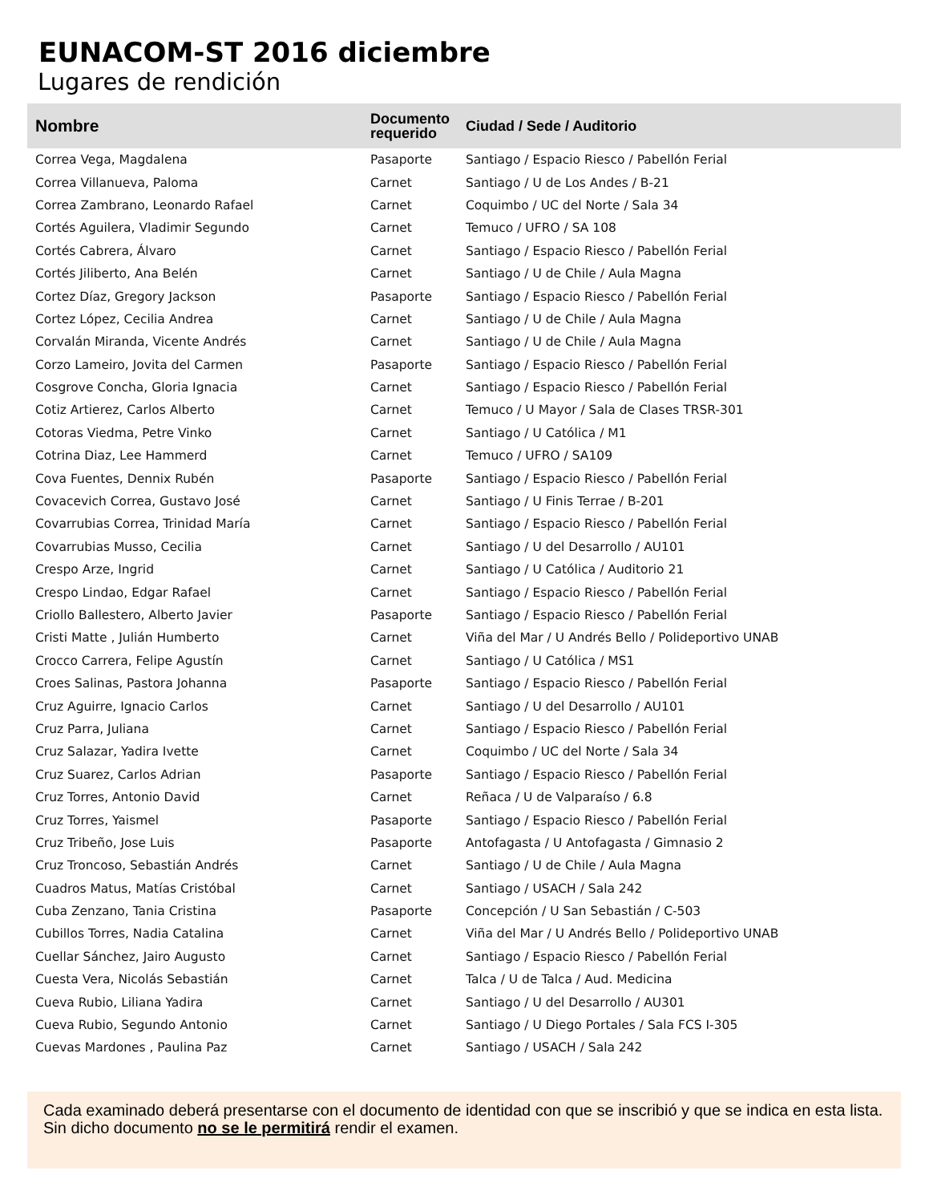EUNACOM-ST 2016 diciembre
Lugares de rendición
| Nombre | Documento requerido | Ciudad / Sede / Auditorio |
| --- | --- | --- |
| Correa Vega, Magdalena | Pasaporte | Santiago / Espacio Riesco / Pabellón Ferial |
| Correa Villanueva, Paloma | Carnet | Santiago / U de Los Andes / B-21 |
| Correa Zambrano, Leonardo Rafael | Carnet | Coquimbo / UC del Norte / Sala 34 |
| Cortés Aguilera, Vladimir Segundo | Carnet | Temuco / UFRO / SA 108 |
| Cortés Cabrera, Álvaro | Carnet | Santiago / Espacio Riesco / Pabellón Ferial |
| Cortés Jiliberto, Ana Belén | Carnet | Santiago / U de Chile / Aula Magna |
| Cortez Díaz, Gregory Jackson | Pasaporte | Santiago / Espacio Riesco / Pabellón Ferial |
| Cortez López, Cecilia Andrea | Carnet | Santiago / U de Chile / Aula Magna |
| Corvalán Miranda, Vicente Andrés | Carnet | Santiago / U de Chile / Aula Magna |
| Corzo Lameiro, Jovita del Carmen | Pasaporte | Santiago / Espacio Riesco / Pabellón Ferial |
| Cosgrove Concha, Gloria Ignacia | Carnet | Santiago / Espacio Riesco / Pabellón Ferial |
| Cotiz Artierez, Carlos Alberto | Carnet | Temuco / U Mayor / Sala de Clases TRSR-301 |
| Cotoras Viedma, Petre Vinko | Carnet | Santiago / U Católica / M1 |
| Cotrina Diaz, Lee Hammerd | Carnet | Temuco / UFRO / SA109 |
| Cova Fuentes, Dennix Rubén | Pasaporte | Santiago / Espacio Riesco / Pabellón Ferial |
| Covacevich Correa, Gustavo José | Carnet | Santiago / U Finis Terrae / B-201 |
| Covarrubias Correa, Trinidad María | Carnet | Santiago / Espacio Riesco / Pabellón Ferial |
| Covarrubias Musso, Cecilia | Carnet | Santiago / U del Desarrollo / AU101 |
| Crespo Arze, Ingrid | Carnet | Santiago / U Católica / Auditorio 21 |
| Crespo Lindao, Edgar Rafael | Carnet | Santiago / Espacio Riesco / Pabellón Ferial |
| Criollo Ballestero, Alberto Javier | Pasaporte | Santiago / Espacio Riesco / Pabellón Ferial |
| Cristi Matte , Julián Humberto | Carnet | Viña del Mar / U Andrés Bello / Polideportivo UNAB |
| Crocco Carrera, Felipe Agustín | Carnet | Santiago / U Católica / MS1 |
| Croes Salinas, Pastora Johanna | Pasaporte | Santiago / Espacio Riesco / Pabellón Ferial |
| Cruz Aguirre, Ignacio Carlos | Carnet | Santiago / U del Desarrollo / AU101 |
| Cruz Parra, Juliana | Carnet | Santiago / Espacio Riesco / Pabellón Ferial |
| Cruz Salazar, Yadira Ivette | Carnet | Coquimbo / UC del Norte / Sala 34 |
| Cruz Suarez, Carlos Adrian | Pasaporte | Santiago / Espacio Riesco / Pabellón Ferial |
| Cruz Torres, Antonio David | Carnet | Reñaca / U de Valparaíso / 6.8 |
| Cruz Torres, Yaismel | Pasaporte | Santiago / Espacio Riesco / Pabellón Ferial |
| Cruz Tribeño, Jose Luis | Pasaporte | Antofagasta / U Antofagasta / Gimnasio 2 |
| Cruz Troncoso, Sebastián Andrés | Carnet | Santiago / U de Chile / Aula Magna |
| Cuadros Matus, Matías Cristóbal | Carnet | Santiago / USACH / Sala 242 |
| Cuba Zenzano, Tania Cristina | Pasaporte | Concepción / U San Sebastián / C-503 |
| Cubillos Torres, Nadia Catalina | Carnet | Viña del Mar / U Andrés Bello / Polideportivo UNAB |
| Cuellar Sánchez, Jairo Augusto | Carnet | Santiago / Espacio Riesco / Pabellón Ferial |
| Cuesta Vera, Nicolás Sebastián | Carnet | Talca / U de Talca / Aud. Medicina |
| Cueva Rubio, Liliana Yadira | Carnet | Santiago / U del Desarrollo / AU301 |
| Cueva Rubio, Segundo Antonio | Carnet | Santiago / U Diego Portales / Sala FCS I-305 |
| Cuevas Mardones , Paulina Paz | Carnet | Santiago / USACH / Sala 242 |
Cada examinado deberá presentarse con el documento de identidad con que se inscribió y que se indica en esta lista. Sin dicho documento no se le permitirá rendir el examen.